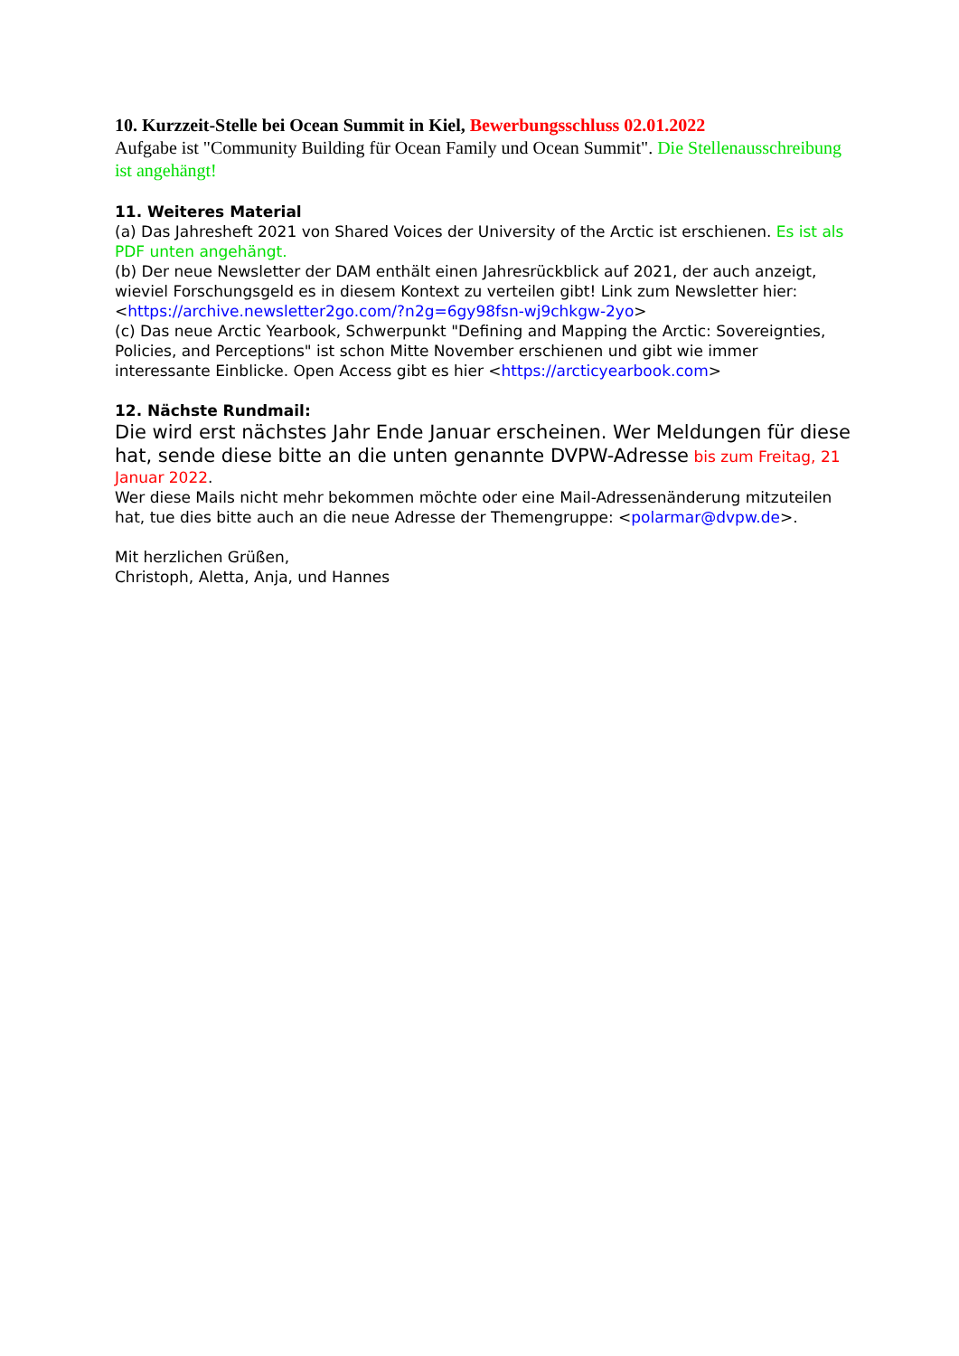10. Kurzzeit-Stelle bei Ocean Summit in Kiel, Bewerbungsschluss 02.01.2022
Aufgabe ist "Community Building für Ocean Family und Ocean Summit". Die Stellenausschreibung ist angehängt!
11. Weiteres Material
(a) Das Jahresheft 2021 von Shared Voices der University of the Arctic ist erschienen. Es ist als PDF unten angehängt.
(b) Der neue Newsletter der DAM enthält einen Jahresrückblick auf 2021, der auch anzeigt, wieviel Forschungsgeld es in diesem Kontext zu verteilen gibt! Link zum Newsletter hier: <https://archive.newsletter2go.com/?n2g=6gy98fsn-wj9chkgw-2yo>
(c) Das neue Arctic Yearbook, Schwerpunkt "Defining and Mapping the Arctic: Sovereignties, Policies, and Perceptions" ist schon Mitte November erschienen und gibt wie immer interessante Einblicke. Open Access gibt es hier <https://arcticyearbook.com>
12. Nächste Rundmail:
Die wird erst nächstes Jahr Ende Januar erscheinen. Wer Meldungen für diese hat, sende diese bitte an die unten genannte DVPW-Adresse bis zum Freitag, 21 Januar 2022.
Wer diese Mails nicht mehr bekommen möchte oder eine Mail-Adressenänderung mitzuteilen hat, tue dies bitte auch an die neue Adresse der Themengruppe: <polarmar@dvpw.de>.
Mit herzlichen Grüßen,
Christoph, Aletta, Anja, und Hannes